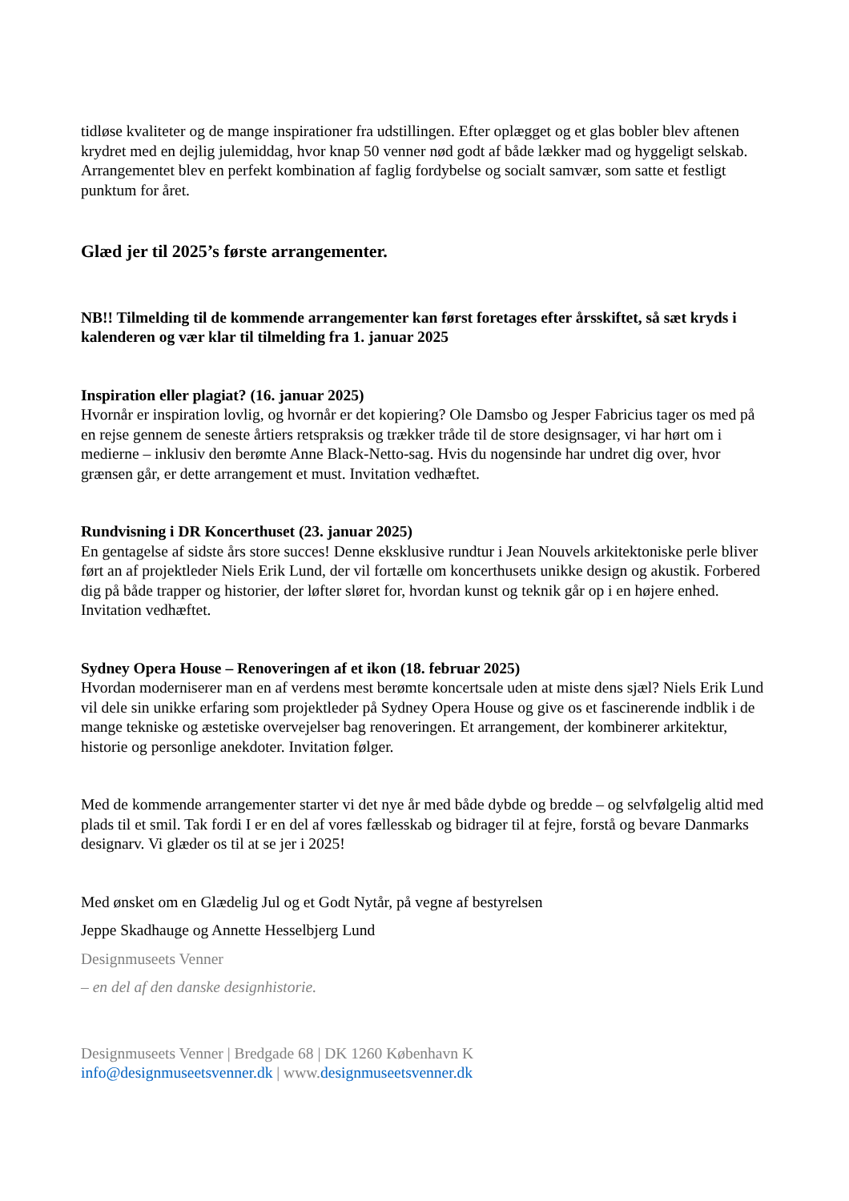tidløse kvaliteter og de mange inspirationer fra udstillingen. Efter oplægget og et glas bobler blev aftenen krydret med en dejlig julemiddag, hvor knap 50 venner nød godt af både lækker mad og hyggeligt selskab. Arrangementet blev en perfekt kombination af faglig fordybelse og socialt samvær, som satte et festligt punktum for året.
Glæd jer til 2025’s første arrangementer.
NB!! Tilmelding til de kommende arrangementer kan først foretages efter årsskiftet, så sæt kryds i kalenderen og vær klar til tilmelding fra 1. januar 2025
Inspiration eller plagiat? (16. januar 2025)
Hvornår er inspiration lovlig, og hvornår er det kopiering? Ole Damsbo og Jesper Fabricius tager os med på en rejse gennem de seneste årtiers retspraksis og trækker tråde til de store designsager, vi har hørt om i medierne – inklusiv den berømte Anne Black-Netto-sag. Hvis du nogensinde har undret dig over, hvor grænsen går, er dette arrangement et must. Invitation vedhæftet.
Rundvisning i DR Koncerthuset (23. januar 2025)
En gentagelse af sidste års store succes! Denne eksklusive rundtur i Jean Nouvels arkitektoniske perle bliver ført an af projektleder Niels Erik Lund, der vil fortælle om koncerthusets unikke design og akustik. Forbered dig på både trapper og historier, der løfter sløret for, hvordan kunst og teknik går op i en højere enhed. Invitation vedhæftet.
Sydney Opera House – Renoveringen af et ikon (18. februar 2025)
Hvordan moderniserer man en af verdens mest berømte koncertsale uden at miste dens sjæl? Niels Erik Lund vil dele sin unikke erfaring som projektleder på Sydney Opera House og give os et fascinerende indblik i de mange tekniske og æstetiske overvejelser bag renoveringen. Et arrangement, der kombinerer arkitektur, historie og personlige anekdoter. Invitation følger.
Med de kommende arrangementer starter vi det nye år med både dybde og bredde – og selvfølgelig altid med plads til et smil. Tak fordi I er en del af vores fællesskab og bidrager til at fejre, forstå og bevare Danmarks designarv. Vi glæder os til at se jer i 2025!
Med ønsket om en Glædelig Jul og et Godt Nytår, på vegne af bestyrelsen
Jeppe Skadhauge og Annette Hesselbjerg Lund
Designmuseets Venner
– en del af den danske designhistorie.
Designmuseets Venner | Bredgade 68 | DK 1260 København K
info@designmuseetsvenner.dk | www.designmuseetsvenner.dk